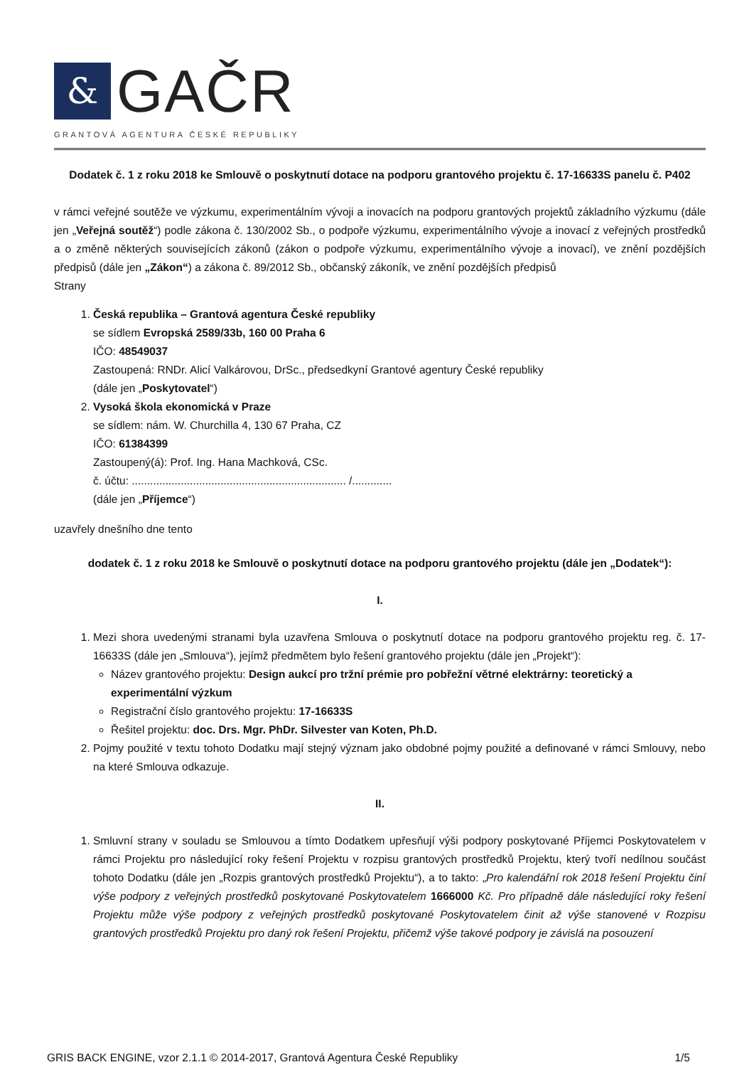&
GAČR
GRANTOVÁ AGENTURA ČESKÉ REPUBLIKY
Dodatek č. 1 z roku 2018 ke Smlouvě o poskytnutí dotace na podporu grantového projektu č. 17-16633S panelu č. P402
v rámci veřejné soutěže ve výzkumu, experimentálním vývoji a inovacích na podporu grantových projektů základního výzkumu (dále jen „Veřejná soutěž“) podle zákona č. 130/2002 Sb., o podpoře výzkumu, experimentálního vývoje a inovací z veřejných prostředků a o změně některých souvisejících zákonů (zákon o podpoře výzkumu, experimentálního vývoje a inovací), ve znění pozdějších předpisů (dále jen „Zákon“) a zákona č. 89/2012 Sb., občanský zákoník, ve znění pozdějších předpisů
Strany
1. Česká republika – Grantová agentura České republiky
se sídlem Evropská 2589/33b, 160 00 Praha 6
IČO: 48549037
Zastoupená: RNDr. Alicí Valkárovou, DrSc., předsedkyní Grantové agentury České republiky
(dále jen „Poskytovatel“)
2. Vysoká škola ekonomická v Praze
se sídlem: nám. W. Churchilla 4, 130 67 Praha, CZ
IČO: 61384399
Zastoupený(á): Prof. Ing. Hana Machková, CSc.
č. účtu: ...................................................................... /.............
(dále jen „Příjemce“)
uzavřely dnešního dne tento
dodatek č. 1 z roku 2018 ke Smlouvě o poskytnutí dotace na podporu grantového projektu (dále jen „Dodatek“):
I.
1. Mezi shora uvedenými stranami byla uzavřena Smlouva o poskytnutí dotace na podporu grantového projektu reg. č. 17-16633S (dále jen „Smlouva“), jejímž předmětem bylo řešení grantového projektu (dále jen „Projekt“):
Název grantového projektu: Design aukcí pro tržní prémie pro pobřežní větrné elektrárny: teoretický a experimentální výzkum
Registrační číslo grantového projektu: 17-16633S
Řešitel projektu: doc. Drs. Mgr. PhDr. Silvester van Koten, Ph.D.
2. Pojmy použité v textu tohoto Dodatku mají stejný význam jako obdobné pojmy použité a definované v rámci Smlouvy, nebo na které Smlouva odkazuje.
II.
1. Smluvní strany v souladu se Smlouvou a tímto Dodatkem upřesňují výši podpory poskytované Příjemci Poskytovatelem v rámci Projektu pro následující roky řešení Projektu v rozpisu grantových prostředků Projektu, který tvoří nedílnou součást tohoto Dodatku (dále jen „Rozpis grantových prostředků Projektu“), a to takto: „Pro kalendářní rok 2018 řešení Projektu činí výše podpory z veřejných prostředků poskytované Poskytovatelem 1666000 Kč. Pro případně dále následující roky řešení Projektu může výše podpory z veřejných prostředků poskytované Poskytovatelem činit až výše stanovené v Rozpisu grantových prostředků Projektu pro daný rok řešení Projektu, přičemž výše takové podpory je závislá na posouzení
GRIS BACK ENGINE, vzor 2.1.1 © 2014-2017, Grantová Agentura České Republiky 1/5